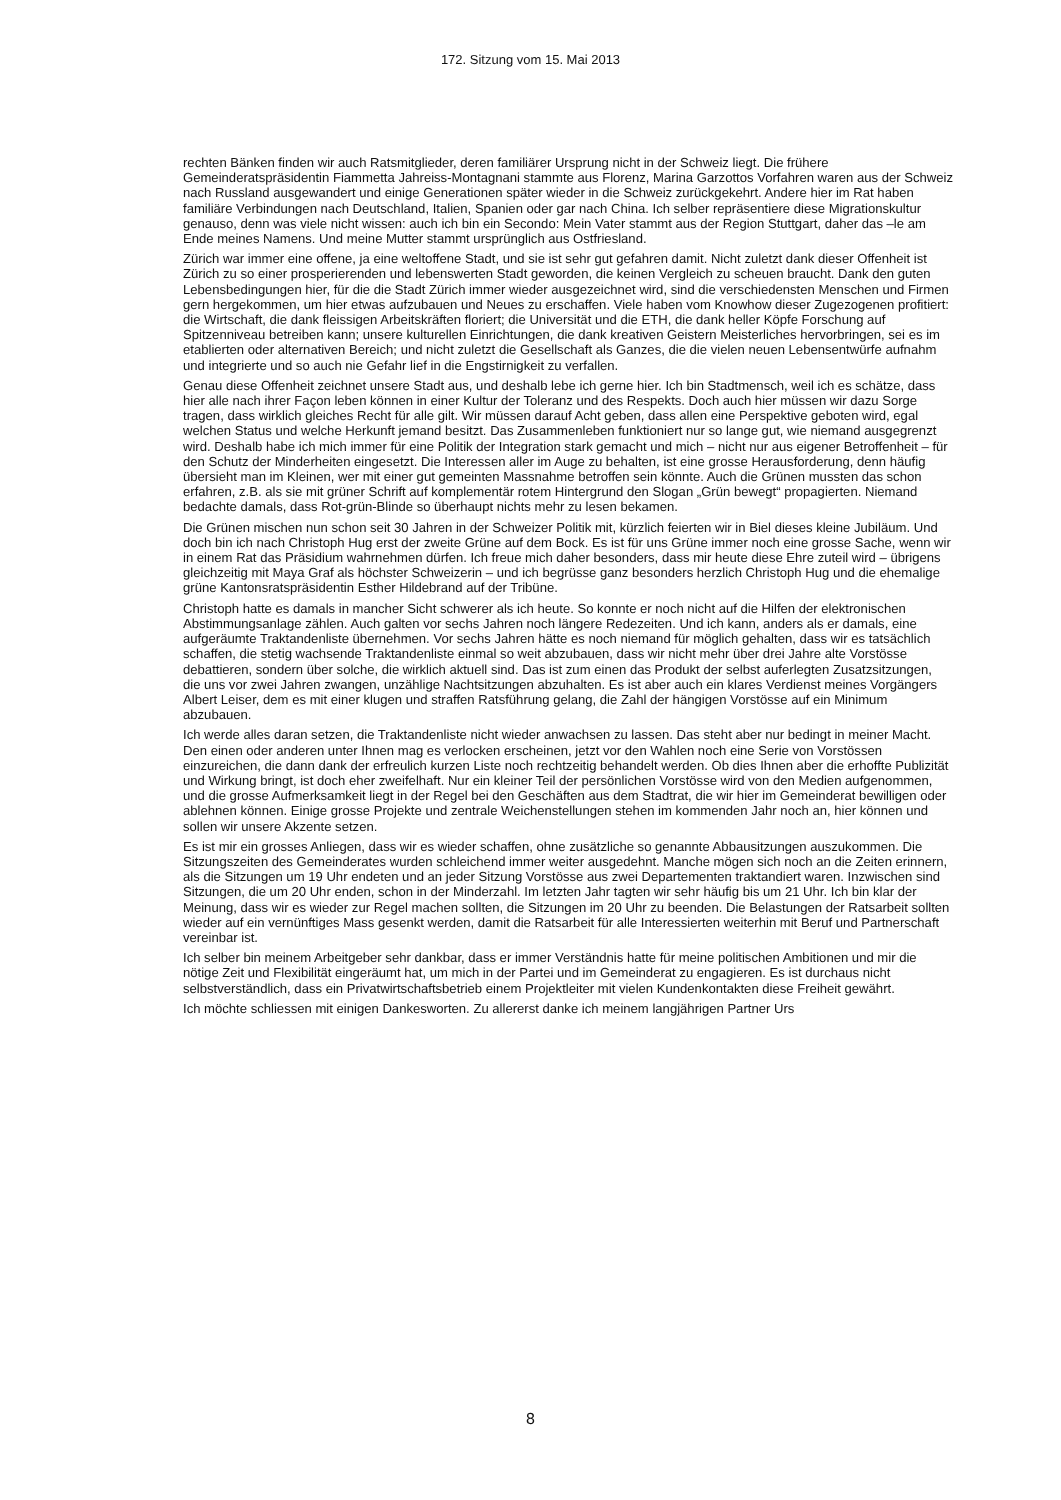172. Sitzung vom 15. Mai 2013
rechten Bänken finden wir auch Ratsmitglieder, deren familiärer Ursprung nicht in der Schweiz liegt. Die frühere Gemeinderatspräsidentin Fiammetta Jahreiss-Montagnani stammte aus Florenz, Marina Garzottos Vorfahren waren aus der Schweiz nach Russland ausgewandert und einige Generationen später wieder in die Schweiz zurückgekehrt. Andere hier im Rat haben familiäre Verbindungen nach Deutschland, Italien, Spanien oder gar nach China. Ich selber repräsentiere diese Migrationskultur genauso, denn was viele nicht wissen: auch ich bin ein Secondo: Mein Vater stammt aus der Region Stuttgart, daher das –le am Ende meines Namens. Und meine Mutter stammt ursprünglich aus Ostfriesland.
Zürich war immer eine offene, ja eine weltoffene Stadt, und sie ist sehr gut gefahren damit. Nicht zuletzt dank dieser Offenheit ist Zürich zu so einer prosperierenden und lebenswerten Stadt geworden, die keinen Vergleich zu scheuen braucht. Dank den guten Lebensbedingungen hier, für die die Stadt Zürich immer wieder ausgezeichnet wird, sind die verschiedensten Menschen und Firmen gern hergekommen, um hier etwas aufzubauen und Neues zu erschaffen. Viele haben vom Knowhow dieser Zugezogenen profitiert: die Wirtschaft, die dank fleissigen Arbeitskräften floriert; die Universität und die ETH, die dank heller Köpfe Forschung auf Spitzenniveau betreiben kann; unsere kulturellen Einrichtungen, die dank kreativen Geistern Meisterliches hervorbringen, sei es im etablierten oder alternativen Bereich; und nicht zuletzt die Gesellschaft als Ganzes, die die vielen neuen Lebensentwürfe aufnahm und integrierte und so auch nie Gefahr lief in die Engstirnigkeit zu verfallen.
Genau diese Offenheit zeichnet unsere Stadt aus, und deshalb lebe ich gerne hier. Ich bin Stadtmensch, weil ich es schätze, dass hier alle nach ihrer Façon leben können in einer Kultur der Toleranz und des Respekts. Doch auch hier müssen wir dazu Sorge tragen, dass wirklich gleiches Recht für alle gilt. Wir müssen darauf Acht geben, dass allen eine Perspektive geboten wird, egal welchen Status und welche Herkunft jemand besitzt. Das Zusammenleben funktioniert nur so lange gut, wie niemand ausgegrenzt wird. Deshalb habe ich mich immer für eine Politik der Integration stark gemacht und mich – nicht nur aus eigener Betroffenheit – für den Schutz der Minderheiten eingesetzt. Die Interessen aller im Auge zu behalten, ist eine grosse Herausforderung, denn häufig übersieht man im Kleinen, wer mit einer gut gemeinten Massnahme betroffen sein könnte. Auch die Grünen mussten das schon erfahren, z.B. als sie mit grüner Schrift auf komplementär rotem Hintergrund den Slogan „Grün bewegt“ propagierten. Niemand bedachte damals, dass Rot-grün-Blinde so überhaupt nichts mehr zu lesen bekamen.
Die Grünen mischen nun schon seit 30 Jahren in der Schweizer Politik mit, kürzlich feierten wir in Biel dieses kleine Jubiläum. Und doch bin ich nach Christoph Hug erst der zweite Grüne auf dem Bock. Es ist für uns Grüne immer noch eine grosse Sache, wenn wir in einem Rat das Präsidium wahrnehmen dürfen. Ich freue mich daher besonders, dass mir heute diese Ehre zuteil wird – übrigens gleichzeitig mit Maya Graf als höchster Schweizerin – und ich begrüsse ganz besonders herzlich Christoph Hug und die ehemalige grüne Kantonsratspräsidentin Esther Hildebrand auf der Tribüne.
Christoph hatte es damals in mancher Sicht schwerer als ich heute. So konnte er noch nicht auf die Hilfen der elektronischen Abstimmungsanlage zählen. Auch galten vor sechs Jahren noch längere Redezeiten. Und ich kann, anders als er damals, eine aufgeräumte Traktandenliste übernehmen. Vor sechs Jahren hätte es noch niemand für möglich gehalten, dass wir es tatsächlich schaffen, die stetig wachsende Traktandenliste einmal so weit abzubauen, dass wir nicht mehr über drei Jahre alte Vorstösse debattieren, sondern über solche, die wirklich aktuell sind. Das ist zum einen das Produkt der selbst auferlegten Zusatzsitzungen, die uns vor zwei Jahren zwangen, unzählige Nachtsitzungen abzuhalten. Es ist aber auch ein klares Verdienst meines Vorgängers Albert Leiser, dem es mit einer klugen und straffen Ratsführung gelang, die Zahl der hängigen Vorstösse auf ein Minimum abzubauen.
Ich werde alles daran setzen, die Traktandenliste nicht wieder anwachsen zu lassen. Das steht aber nur bedingt in meiner Macht. Den einen oder anderen unter Ihnen mag es verlocken erscheinen, jetzt vor den Wahlen noch eine Serie von Vorstössen einzureichen, die dann dank der erfreulich kurzen Liste noch rechtzeitig behandelt werden. Ob dies Ihnen aber die erhoffte Publizität und Wirkung bringt, ist doch eher zweifelhaft. Nur ein kleiner Teil der persönlichen Vorstösse wird von den Medien aufgenommen, und die grosse Aufmerksamkeit liegt in der Regel bei den Geschäften aus dem Stadtrat, die wir hier im Gemeinderat bewilligen oder ablehnen können. Einige grosse Projekte und zentrale Weichenstellungen stehen im kommenden Jahr noch an, hier können und sollen wir unsere Akzente setzen.
Es ist mir ein grosses Anliegen, dass wir es wieder schaffen, ohne zusätzliche so genannte Abbausitzungen auszukommen. Die Sitzungszeiten des Gemeinderates wurden schleichend immer weiter ausgedehnt. Manche mögen sich noch an die Zeiten erinnern, als die Sitzungen um 19 Uhr endeten und an jeder Sitzung Vorstösse aus zwei Departementen traktandiert waren. Inzwischen sind Sitzungen, die um 20 Uhr enden, schon in der Minderzahl. Im letzten Jahr tagten wir sehr häufig bis um 21 Uhr. Ich bin klar der Meinung, dass wir es wieder zur Regel machen sollten, die Sitzungen im 20 Uhr zu beenden. Die Belastungen der Ratsarbeit sollten wieder auf ein vernünftiges Mass gesenkt werden, damit die Ratsarbeit für alle Interessierten weiterhin mit Beruf und Partnerschaft vereinbar ist.
Ich selber bin meinem Arbeitgeber sehr dankbar, dass er immer Verständnis hatte für meine politischen Ambitionen und mir die nötige Zeit und Flexibilität eingeräumt hat, um mich in der Partei und im Gemeinderat zu engagieren. Es ist durchaus nicht selbstverständlich, dass ein Privatwirtschaftsbetrieb einem Projektleiter mit vielen Kundenkontakten diese Freiheit gewährt.
Ich möchte schliessen mit einigen Dankesworten. Zu allererst danke ich meinem langjährigen Partner Urs
8